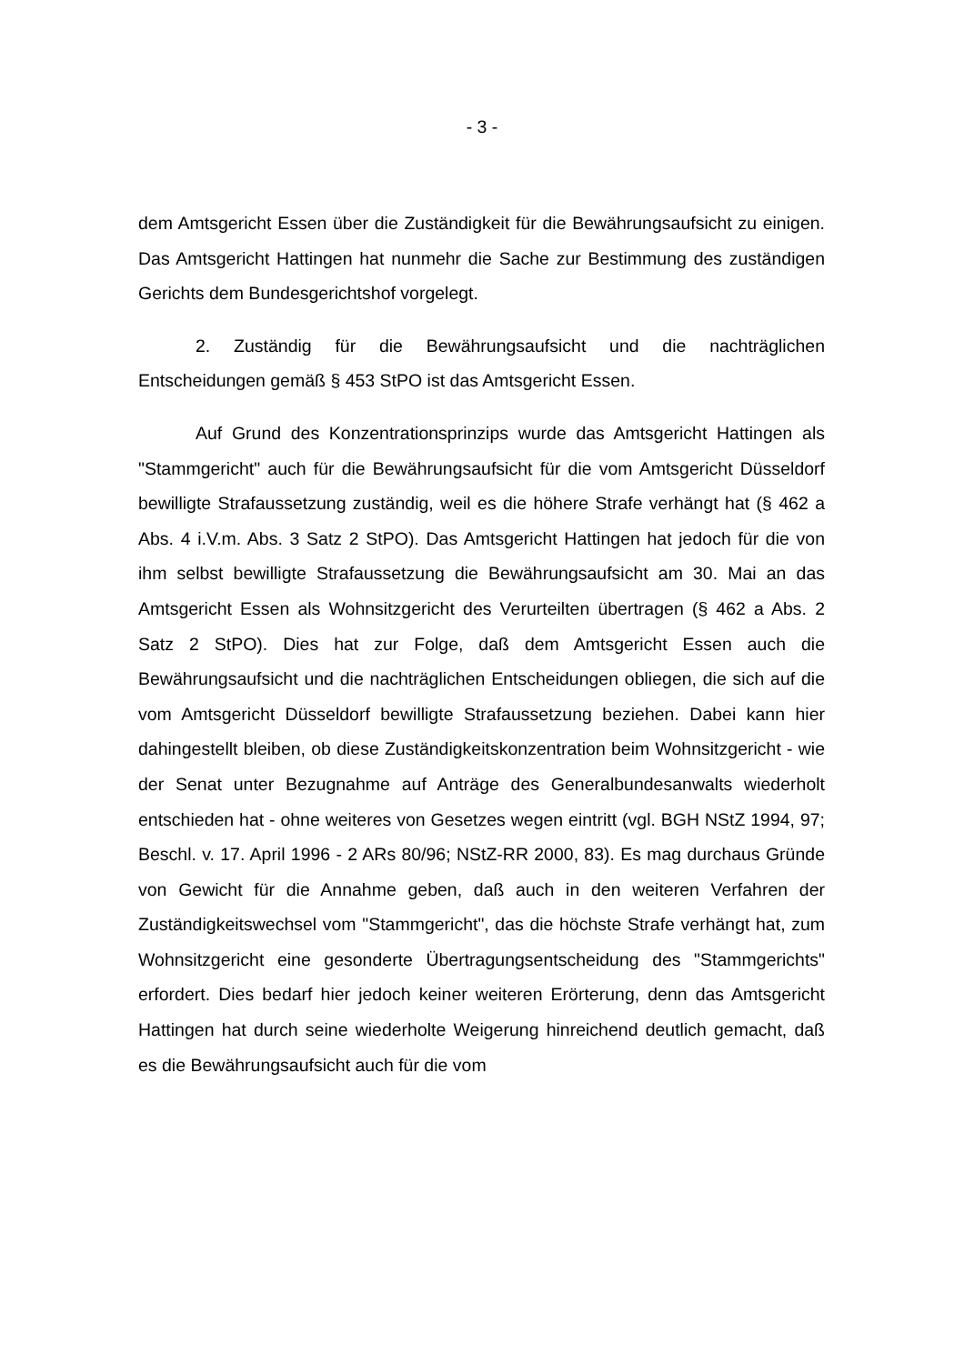- 3 -
dem Amtsgericht Essen über die Zuständigkeit für die Bewährungsaufsicht zu einigen. Das Amtsgericht Hattingen hat nunmehr die Sache zur Bestimmung des zuständigen Gerichts dem Bundesgerichtshof vorgelegt.
2. Zuständig für die Bewährungsaufsicht und die nachträglichen Entscheidungen gemäß § 453 StPO ist das Amtsgericht Essen.
Auf Grund des Konzentrationsprinzips wurde das Amtsgericht Hattingen als "Stammgericht" auch für die Bewährungsaufsicht für die vom Amtsgericht Düsseldorf bewilligte Strafaussetzung zuständig, weil es die höhere Strafe verhängt hat (§ 462 a Abs. 4 i.V.m. Abs. 3 Satz 2 StPO). Das Amtsgericht Hattingen hat jedoch für die von ihm selbst bewilligte Strafaussetzung die Bewährungsaufsicht am 30. Mai an das Amtsgericht Essen als Wohnsitzgericht des Verurteilten übertragen (§ 462 a Abs. 2 Satz 2 StPO). Dies hat zur Folge, daß dem Amtsgericht Essen auch die Bewährungsaufsicht und die nachträglichen Entscheidungen obliegen, die sich auf die vom Amtsgericht Düsseldorf bewilligte Strafaussetzung beziehen. Dabei kann hier dahingestellt bleiben, ob diese Zuständigkeitskonzentration beim Wohnsitzgericht - wie der Senat unter Bezugnahme auf Anträge des Generalbundesanwalts wiederholt entschieden hat - ohne weiteres von Gesetzes wegen eintritt (vgl. BGH NStZ 1994, 97; Beschl. v. 17. April 1996 - 2 ARs 80/96; NStZ-RR 2000, 83). Es mag durchaus Gründe von Gewicht für die Annahme geben, daß auch in den weiteren Verfahren der Zuständigkeitswechsel vom "Stammgericht", das die höchste Strafe verhängt hat, zum Wohnsitzgericht eine gesonderte Übertragungsentscheidung des "Stammgerichts" erfordert. Dies bedarf hier jedoch keiner weiteren Erörterung, denn das Amtsgericht Hattingen hat durch seine wiederholte Weigerung hinreichend deutlich gemacht, daß es die Bewährungsaufsicht auch für die vom